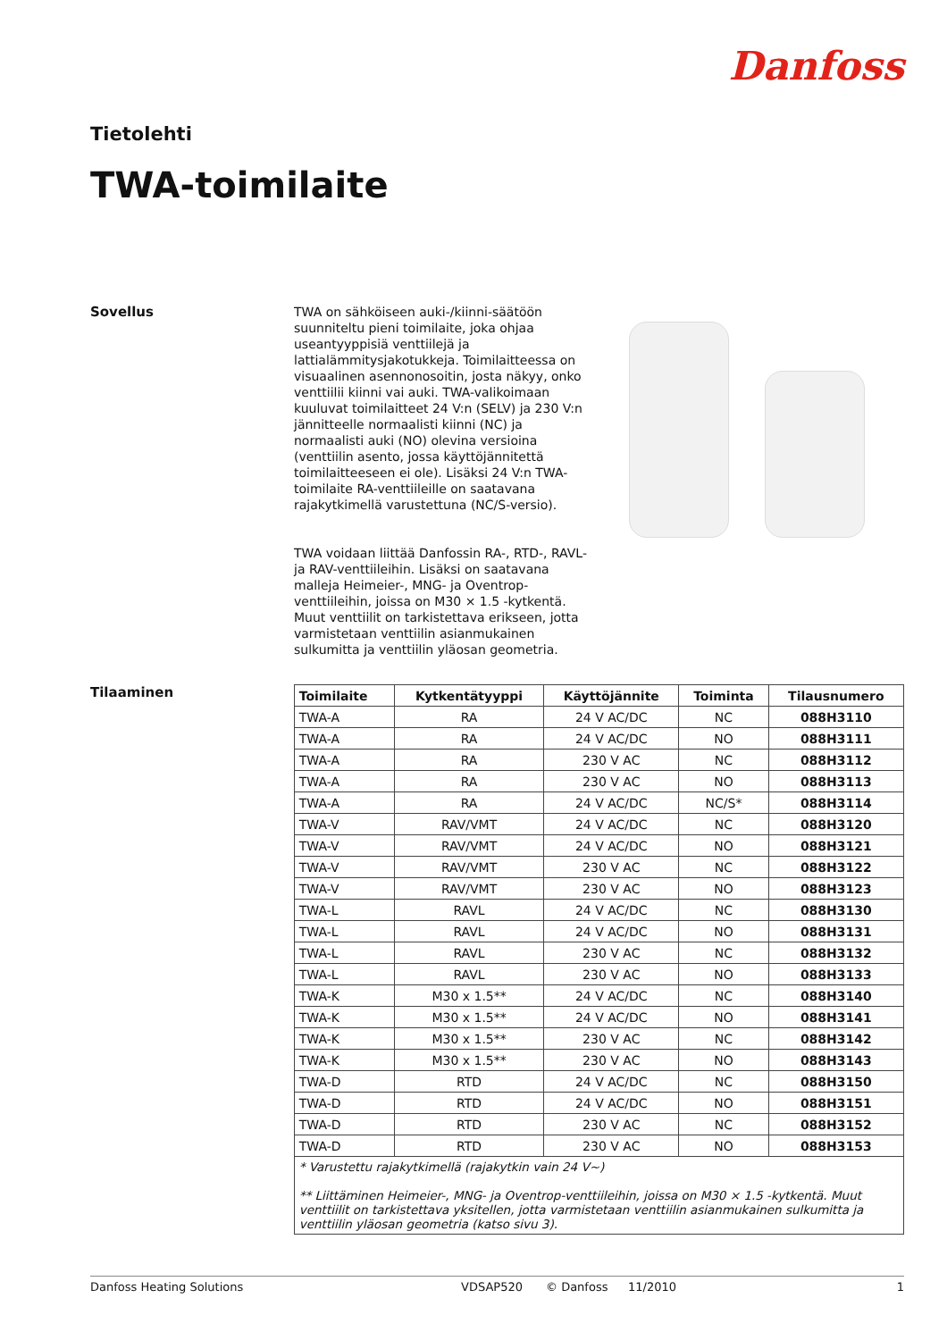Danfoss
Tietolehti
TWA-toimilaite
Sovellus
TWA on sähköiseen auki-/kiinni-säätöön suunniteltu pieni toimilaite, joka ohjaa useantyyppisiä venttiilejä ja lattialämmitysjakotukkeja. Toimilaitteessa on visuaalinen asennonosoitin, josta näkyy, onko venttiilii kiinni vai auki. TWA-valikoimaan kuuluvat toimilaitteet 24 V:n (SELV) ja 230 V:n jännitteelle normaalisti kiinni (NC) ja normaalisti auki (NO) olevina versioina (venttiilin asento, jossa käyttöjännitettä toimilaitteeseen ei ole). Lisäksi 24 V:n TWA-toimilaite RA-venttiileille on saatavana rajakytkimellä varustettuna (NC/S-versio).
TWA voidaan liittää Danfossin RA-, RTD-, RAVL- ja RAV-venttiileihin. Lisäksi on saatavana malleja Heimeier-, MNG- ja Oventrop-venttiileihin, joissa on M30 × 1.5 -kytkentä. Muut venttiilit on tarkistettava erikseen, jotta varmistetaan venttiilin asianmukainen sulkumitta ja venttiilin yläosan geometria.
Tilaaminen
| Toimilaite | Kytkentätyyppi | Käyttöjännite | Toiminta | Tilausnumero |
| --- | --- | --- | --- | --- |
| TWA-A | RA | 24 V AC/DC | NC | 088H3110 |
| TWA-A | RA | 24 V AC/DC | NO | 088H3111 |
| TWA-A | RA | 230 V AC | NC | 088H3112 |
| TWA-A | RA | 230 V AC | NO | 088H3113 |
| TWA-A | RA | 24 V AC/DC | NC/S* | 088H3114 |
| TWA-V | RAV/VMT | 24 V AC/DC | NC | 088H3120 |
| TWA-V | RAV/VMT | 24 V AC/DC | NO | 088H3121 |
| TWA-V | RAV/VMT | 230 V AC | NC | 088H3122 |
| TWA-V | RAV/VMT | 230 V AC | NO | 088H3123 |
| TWA-L | RAVL | 24 V AC/DC | NC | 088H3130 |
| TWA-L | RAVL | 24 V AC/DC | NO | 088H3131 |
| TWA-L | RAVL | 230 V AC | NC | 088H3132 |
| TWA-L | RAVL | 230 V AC | NO | 088H3133 |
| TWA-K | M30 x 1.5** | 24 V AC/DC | NC | 088H3140 |
| TWA-K | M30 x 1.5** | 24 V AC/DC | NO | 088H3141 |
| TWA-K | M30 x 1.5** | 230 V AC | NC | 088H3142 |
| TWA-K | M30 x 1.5** | 230 V AC | NO | 088H3143 |
| TWA-D | RTD | 24 V AC/DC | NC | 088H3150 |
| TWA-D | RTD | 24 V AC/DC | NO | 088H3151 |
| TWA-D | RTD | 230 V AC | NC | 088H3152 |
| TWA-D | RTD | 230 V AC | NO | 088H3153 |
| * Varustettu rajakytkimellä (rajakytkin vain 24 V~) ** Liittäminen Heimeier-, MNG- ja Oventrop-venttiileihin, joissa on M30 × 1.5 -kytkentä. Muut venttiilit on tarkistettava yksitellen, jotta varmistetaan venttiilin asianmukainen sulkumitta ja venttiilin yläosan geometria (katso sivu 3). | | | | |
Danfoss Heating Solutions VDSAP520 © Danfoss 11/2010 1